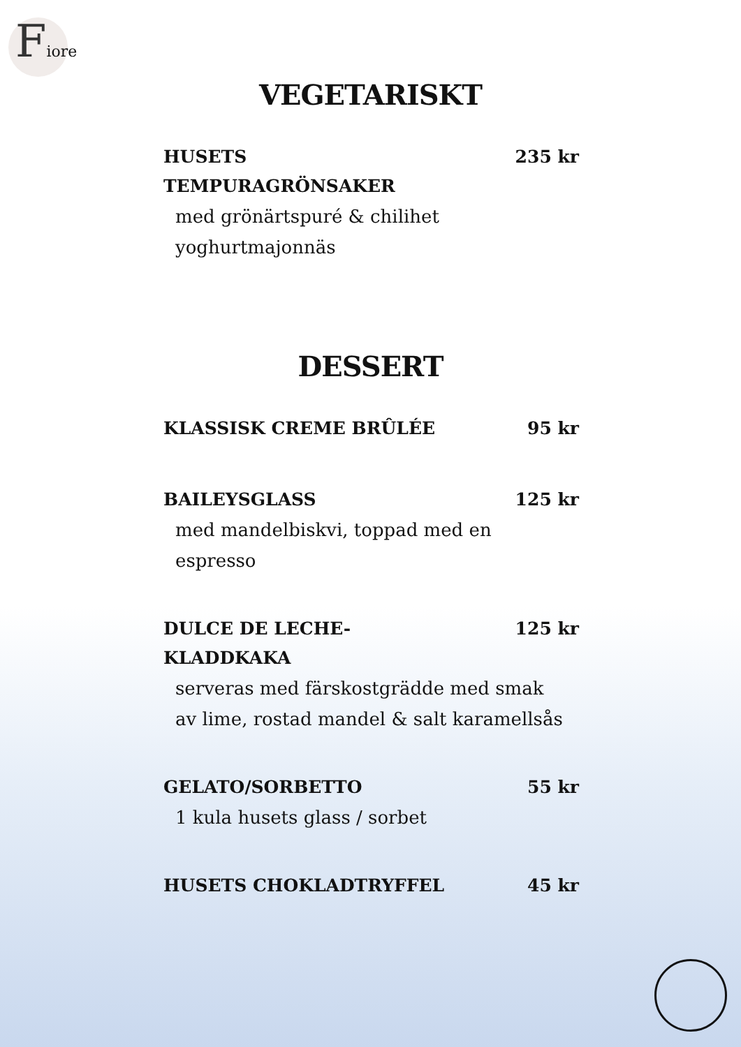Fiore
VEGETARISKT
HUSETS
TEMPURAGRÖNSAKER 235 kr
med grönärtspuré & chilihet
yoghurtmajonnäs
DESSERT
KLASSISK CREME BRÛLÉE 95 kr
BAILEYSGLASS 125 kr
med mandelbiskvi, toppad med en
espresso
DULCE DE LECHE-
KLADDKAKA 125 kr
serveras med färskostgrädde med smak
av lime, rostad mandel & salt karamellsås
GELATO/SORBETTO 55 kr
1 kula husets glass / sorbet
HUSETS CHOKLADTRYFFEL 45 kr